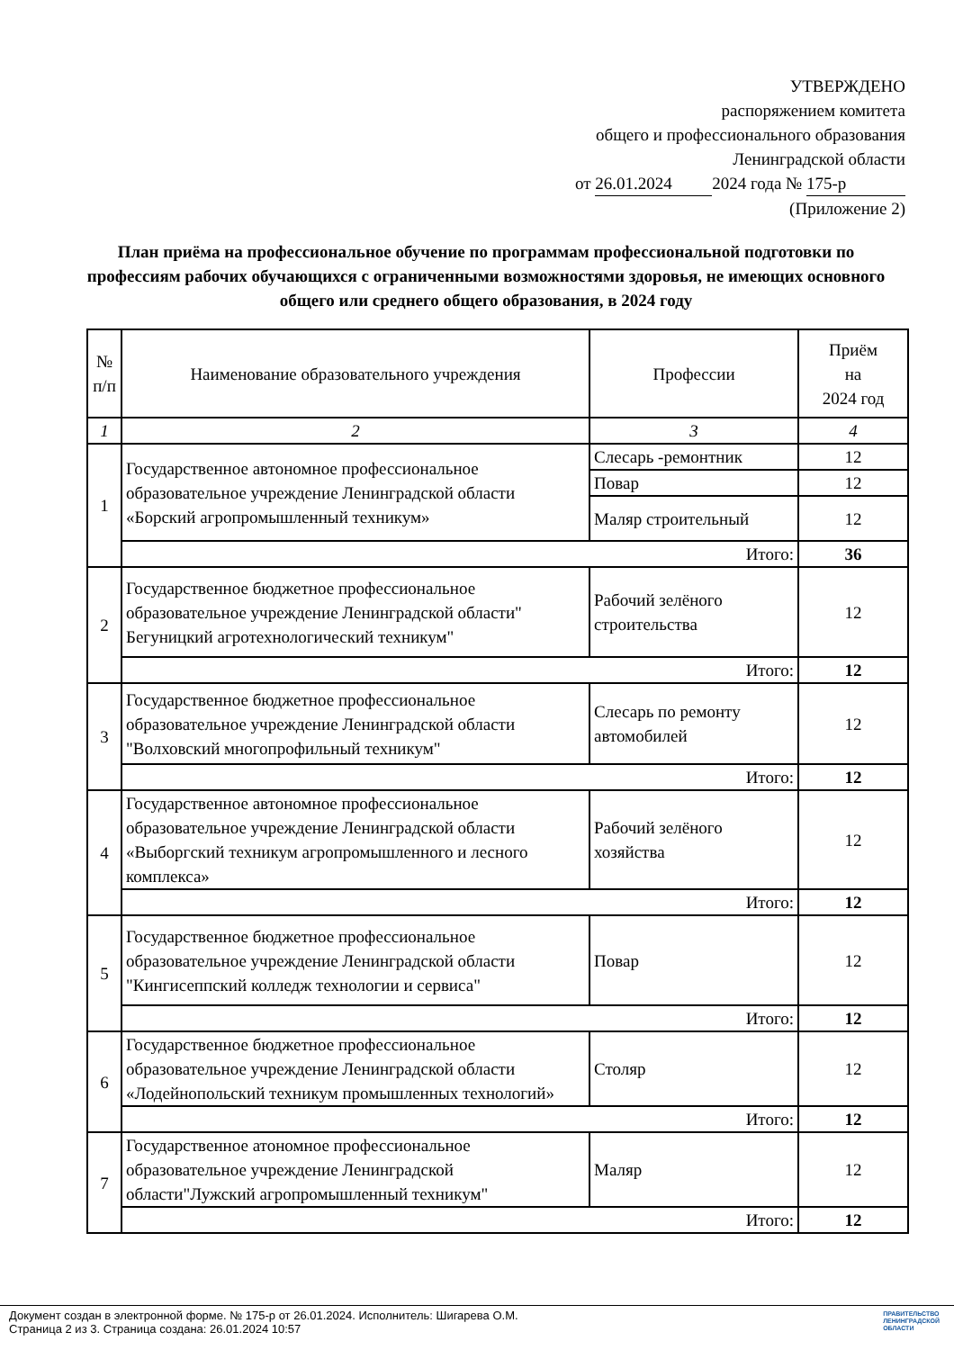УТВЕРЖДЕНО
распоряжением комитета
общего и профессионального образования
Ленинградской области
от 26.01.2024 2024 года № 175-р
(Приложение 2)
План приёма на профессиональное обучение по программам профессиональной подготовки по профессиям рабочих обучающихся с ограниченными возможностями здоровья, не имеющих основного общего или среднего общего образования, в 2024 году
| № п/п | Наименование образовательного учреждения | Профессии | Приём на 2024 год |
| --- | --- | --- | --- |
| 1 | 2 | 3 | 4 |
| 1 | Государственное автономное профессиональное образовательное учреждение Ленинградской области «Борский агропромышленный техникум» | Слесарь -ремонтник | 12 |
| | | Повар | 12 |
| | | Маляр строительный | 12 |
| | Итого: | | 36 |
| 2 | Государственное бюджетное профессиональное образовательное учреждение Ленинградской области" Бегуницкий агротехнологический техникум" | Рабочий зелёного строительства | 12 |
| | Итого: | | 12 |
| 3 | Государственное бюджетное профессиональное образовательное учреждение Ленинградской области "Волховский многопрофильный техникум" | Слесарь по ремонту автомобилей | 12 |
| | Итого: | | 12 |
| 4 | Государственное автономное профессиональное образовательное учреждение Ленинградской области «Выборгский техникум агропромышленного и лесного комплекса» | Рабочий зелёного хозяйства | 12 |
| | Итого: | | 12 |
| 5 | Государственное бюджетное профессиональное образовательное учреждение Ленинградской области "Кингисеппский колледж технологии и сервиса" | Повар | 12 |
| | Итого: | | 12 |
| 6 | Государственное бюджетное профессиональное образовательное учреждение Ленинградской области «Лодейнопольский техникум промышленных технологий» | Столяр | 12 |
| | Итого: | | 12 |
| 7 | Государственное атономное профессиональное образовательное учреждение Ленинградской области"Лужский агропромышленный техникум" | Маляр | 12 |
| | Итого: | | 12 |
Документ создан в электронной форме. № 175-р от 26.01.2024. Исполнитель: Шигарева О.М.
Страница 2 из 3. Страница создана: 26.01.2024 10:57
ПРАВИТЕЛЬСТВО
ЛЕНИНГРАДСКОЙ
ОБЛАСТИ